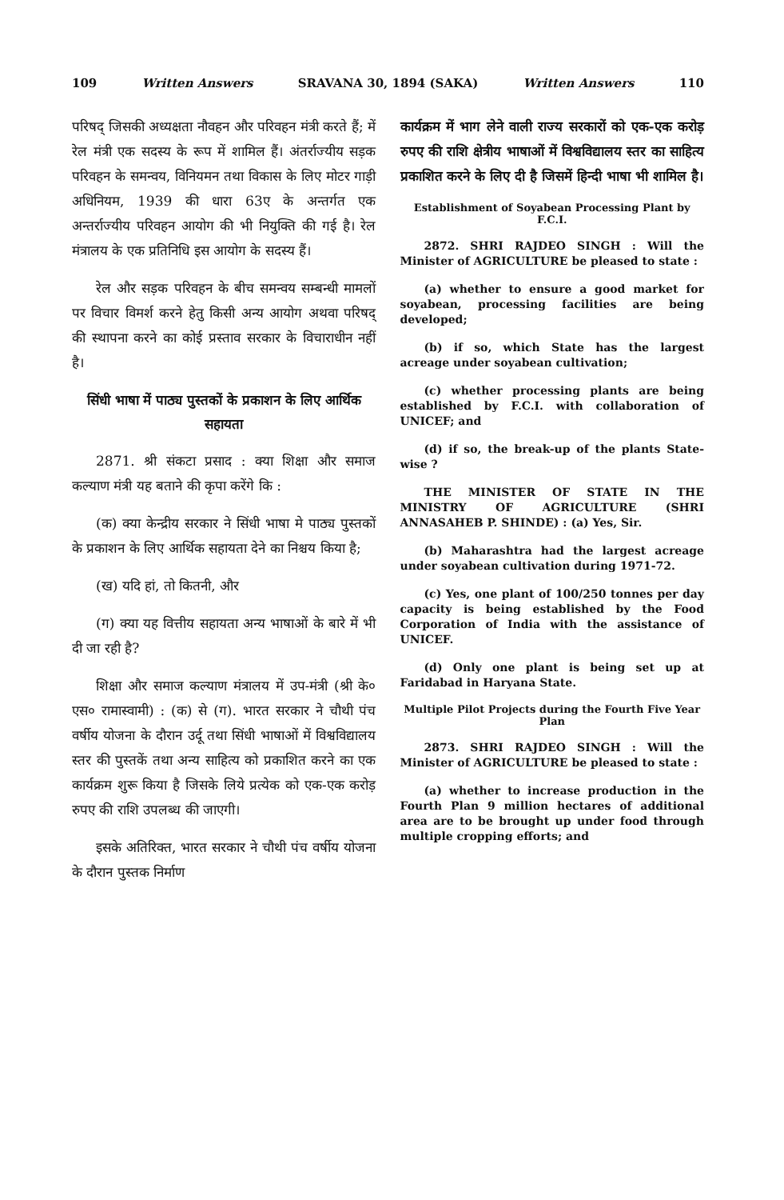109 Written Answers SRAVANA 30, 1894 (SAKA) Written Answers 110
परिषद् जिसकी अध्यक्षता नौवहन और परिवहन मंत्री करते हैं; में रेल मंत्री एक सदस्य के रूप में शामिल हैं। अंतर्राज्यीय सड़क परिवहन के समन्वय, विनियमन तथा विकास के लिए मोटर गाड़ी अधिनियम, 1939 की धारा 63ए के अन्तर्गत एक अन्तर्राज्यीय परिवहन आयोग की भी नियुक्ति की गई है। रेल मंत्रालय के एक प्रतिनिधि इस आयोग के सदस्य हैं।
रेल और सड़क परिवहन के बीच समन्वय सम्बन्धी मामलों पर विचार विमर्श करने हेतु किसी अन्य आयोग अथवा परिषद् की स्थापना करने का कोई प्रस्ताव सरकार के विचाराधीन नहीं है।
सिंधी भाषा में पाठ्य पुस्तकों के प्रकाशन के लिए आर्थिक सहायता
2871. श्री संकटा प्रसाद : क्या शिक्षा और समाज कल्याण मंत्री यह बताने की कृपा करेंगे कि :
(क) क्या केन्द्रीय सरकार ने सिंधी भाषा मे पाठ्य पुस्तकों के प्रकाशन के लिए आर्थिक सहायता देने का निश्चय किया है;
(ख) यदि हां, तो कितनी, और
(ग) क्या यह वित्तीय सहायता अन्य भाषाओं के बारे में भी दी जा रही है?
शिक्षा और समाज कल्याण मंत्रालय में उप-मंत्री (श्री के० एस० रामास्वामी) : (क) से (ग). भारत सरकार ने चौथी पंच वर्षीय योजना के दौरान उर्दू तथा सिंधी भाषाओं में विश्वविद्यालय स्तर की पुस्तकें तथा अन्य साहित्य को प्रकाशित करने का एक कार्यक्रम शुरू किया है जिसके लिये प्रत्येक को एक-एक करोड़ रुपए की राशि उपलब्ध की जाएगी।
इसके अतिरिक्त, भारत सरकार ने चौथी पंच वर्षीय योजना के दौरान पुस्तक निर्माण
कार्यक्रम में भाग लेने वाली राज्य सरकारों को एक-एक करोड़ रुपए की राशि क्षेत्रीय भाषाओं में विश्वविद्यालय स्तर का साहित्य प्रकाशित करने के लिए दी है जिसमें हिन्दी भाषा भी शामिल है।
Establishment of Soyabean Processing Plant by F.C.I.
2872. SHRI RAJDEO SINGH : Will the Minister of AGRICULTURE be pleased to state :
(a) whether to ensure a good market for soyabean, processing facilities are being developed;
(b) if so, which State has the largest acreage under soyabean cultivation;
(c) whether processing plants are being established by F.C.I. with collaboration of UNICEF; and
(d) if so, the break-up of the plants State-wise ?
THE MINISTER OF STATE IN THE MINISTRY OF AGRICULTURE (SHRI ANNASAHEB P. SHINDE) : (a) Yes, Sir.
(b) Maharashtra had the largest acreage under soyabean cultivation during 1971-72.
(c) Yes, one plant of 100/250 tonnes per day capacity is being established by the Food Corporation of India with the assistance of UNICEF.
(d) Only one plant is being set up at Faridabad in Haryana State.
Multiple Pilot Projects during the Fourth Five Year Plan
2873. SHRI RAJDEO SINGH : Will the Minister of AGRICULTURE be pleased to state :
(a) whether to increase production in the Fourth Plan 9 million hectares of additional area are to be brought up under food through multiple cropping efforts; and